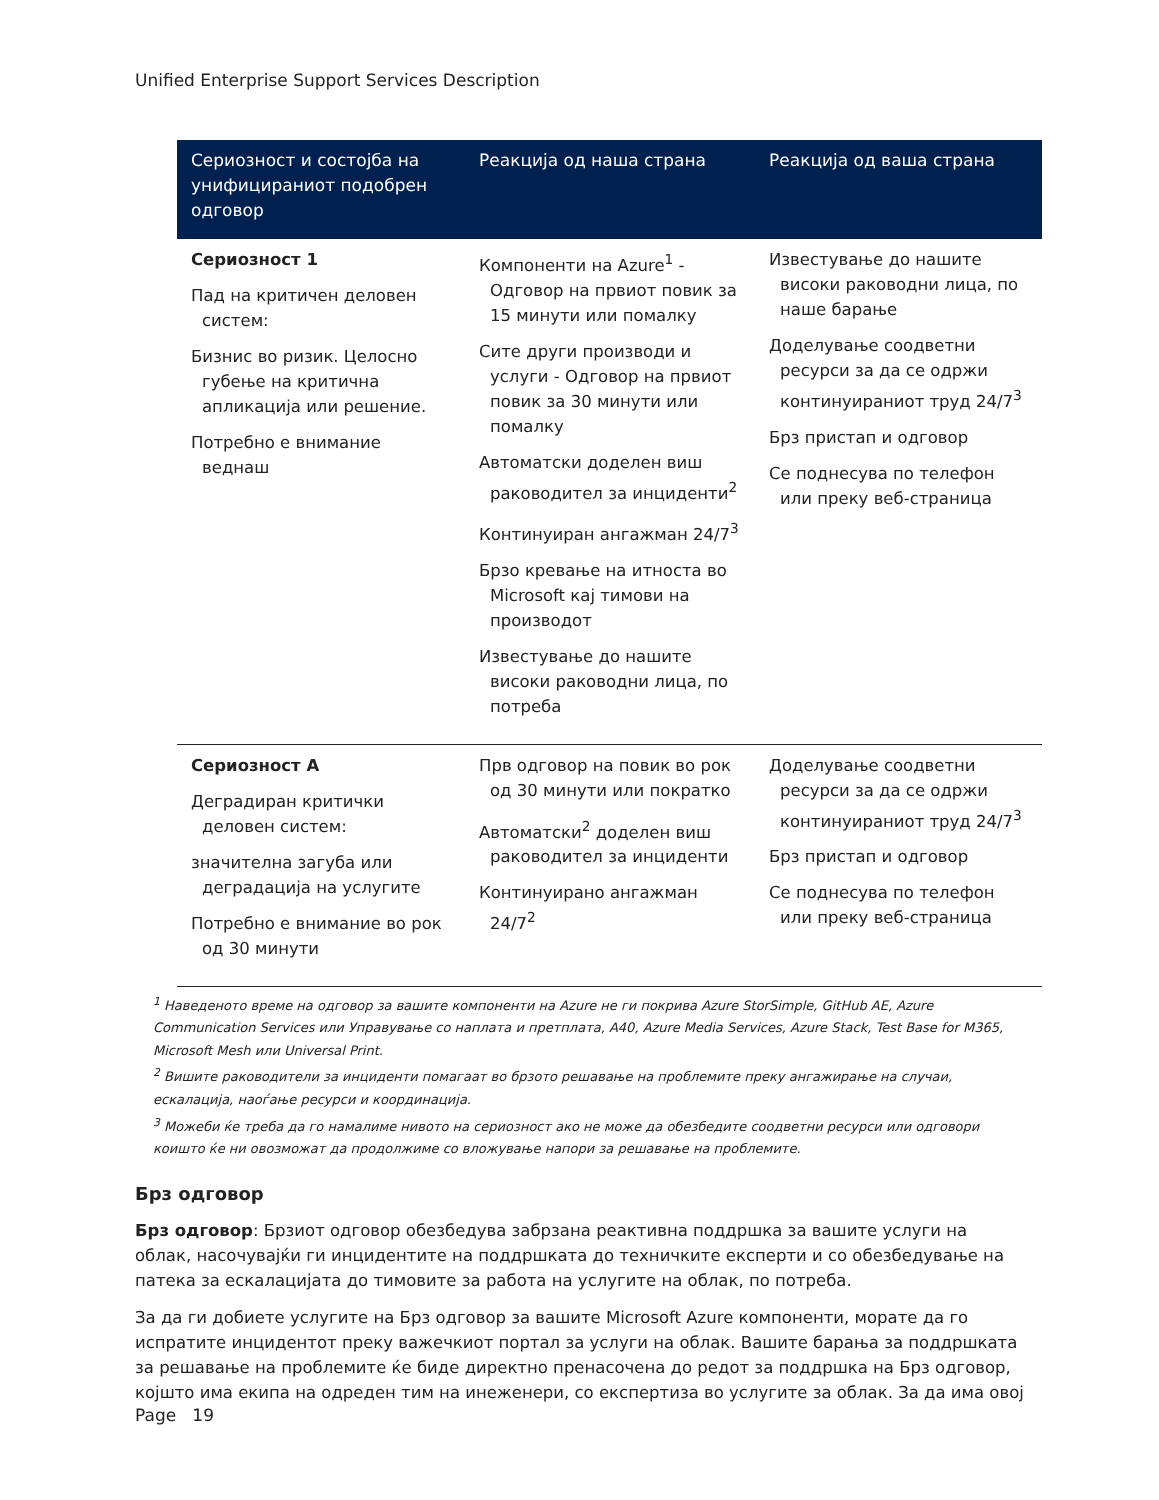Unified Enterprise Support Services Description
| Сериозност и состојба на унифицираниот подобрен одговор | Реакција од наша страна | Реакција од ваша страна |
| --- | --- | --- |
| Сериозност 1 Пад на критичен деловен систем: Бизнис во ризик. Целосно губење на критична апликација или решение. Потребно е внимание веднаш | Компоненти на Azure<sup>1</sup> - Одговор на првиот повик за 15 минути или помалку Сите други производи и услуги - Одговор на првиот повик за 30 минути или помалку Автоматски доделен виш раководител за инциденти<sup>2</sup> Континуиран ангажман 24/7<sup>3</sup> Брзо кревање на итноста во Microsoft кај тимови на производот Известување до нашите високи раководни лица, по потреба | Известување до нашите високи раководни лица, по наше барање Доделување соодветни ресурси за да се одржи континуираниот труд 24/7<sup>3</sup> Брз пристап и одговор Се поднесува по телефон или преку веб-страница |
| Сериозност A Деградиран критички деловен систем: значителна загуба или деградација на услугите Потребно е внимание во рок од 30 минути | Прв одговор на повик во рок од 30 минути или пократко Автоматски<sup>2</sup> доделен виш раководител за инциденти Континуирано ангажман 24/7<sup>2</sup> | Доделување соодветни ресурси за да се одржи континуираниот труд 24/7<sup>3</sup> Брз пристап и одговор Се поднесува по телефон или преку веб-страница |
<sup>1</sup> Наведеното време на одговор за вашите компоненти на Azure не ги покрива Azure StorSimple, GitHub AE, Azure Communication Services или Управување со наплата и претплата, A40, Azure Media Services, Azure Stack, Test Base for M365, Microsoft Mesh или Universal Print.
<sup>2</sup> Вишите раководители за инциденти помагаат во брзото решавање на проблемите преку ангажирање на случаи, ескалација, наоѓање ресурси и координација.
<sup>3</sup> Можеби ќе треба да го намалиме нивото на сериозност ако не може да обезбедите соодветни ресурси или одговори коишто ќе ни овозможат да продолжиме со вложување напори за решавање на проблемите.
Брз одговор
Брз одговор: Брзиот одговор обезбедува забрзана реактивна поддршка за вашите услуги на облак, насочувајќи ги инцидентите на поддршката до техничките експерти и со обезбедување на патека за ескалацијата до тимовите за работа на услугите на облак, по потреба.
За да ги добиете услугите на Брз одговор за вашите Microsoft Azure компоненти, морате да го испратите инцидентот преку важечкиот портал за услуги на облак. Вашите барања за поддршката за решавање на проблемите ќе биде директно пренасочена до редот за поддршка на Брз одговор, којшто има екипа на одреден тим на инеженери, со експертиза во услугите за облак. За да има овој
Page 19